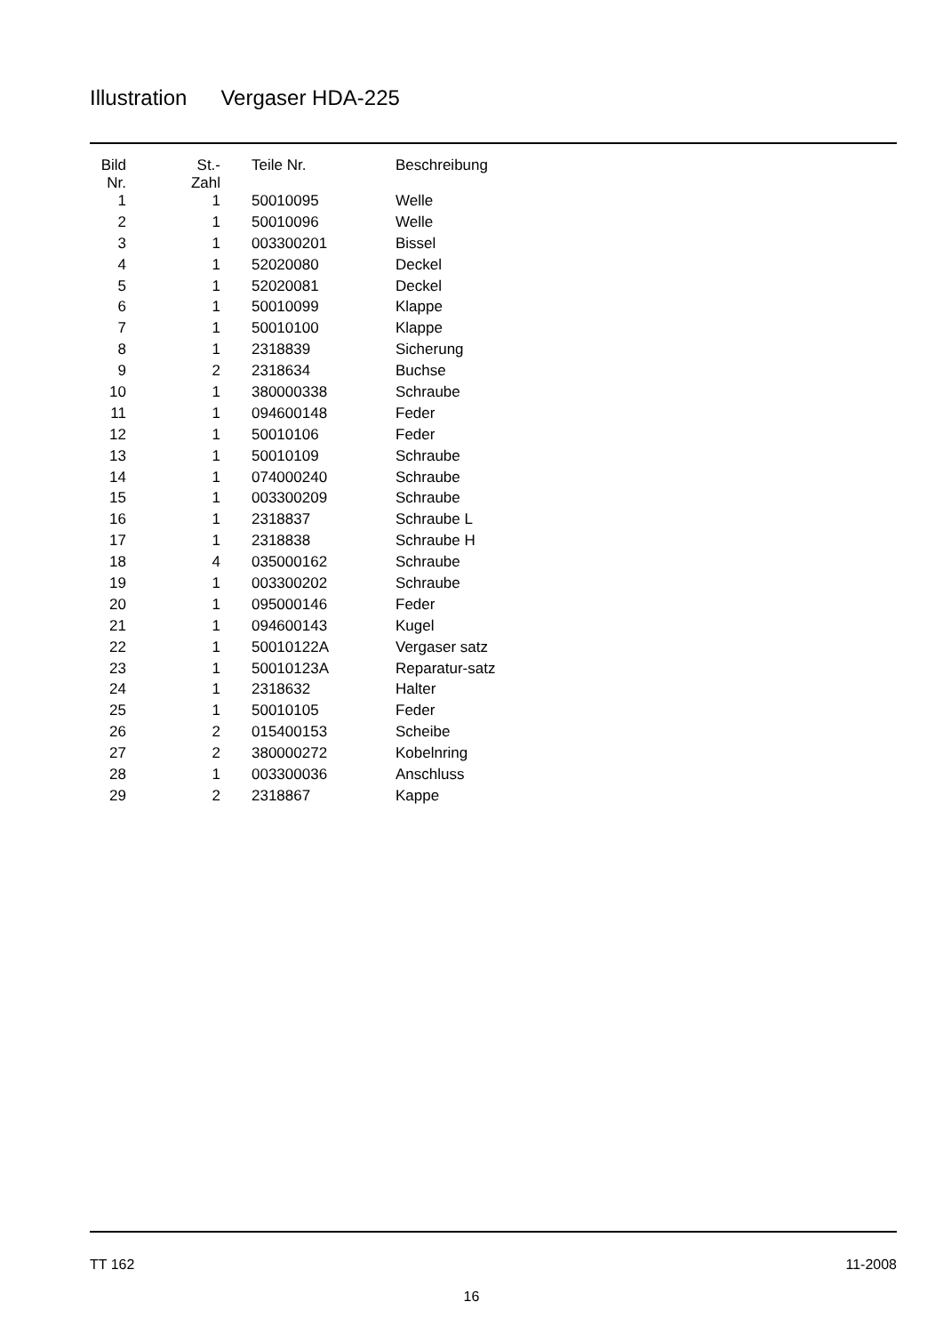Illustration Vergaser HDA-225
| Bild Nr. | St.- Zahl | Teile Nr. | Beschreibung |
| --- | --- | --- | --- |
| 1 | 1 | 50010095 | Welle |
| 2 | 1 | 50010096 | Welle |
| 3 | 1 | 003300201 | Bissel |
| 4 | 1 | 52020080 | Deckel |
| 5 | 1 | 52020081 | Deckel |
| 6 | 1 | 50010099 | Klappe |
| 7 | 1 | 50010100 | Klappe |
| 8 | 1 | 2318839 | Sicherung |
| 9 | 2 | 2318634 | Buchse |
| 10 | 1 | 380000338 | Schraube |
| 11 | 1 | 094600148 | Feder |
| 12 | 1 | 50010106 | Feder |
| 13 | 1 | 50010109 | Schraube |
| 14 | 1 | 074000240 | Schraube |
| 15 | 1 | 003300209 | Schraube |
| 16 | 1 | 2318837 | Schraube L |
| 17 | 1 | 2318838 | Schraube H |
| 18 | 4 | 035000162 | Schraube |
| 19 | 1 | 003300202 | Schraube |
| 20 | 1 | 095000146 | Feder |
| 21 | 1 | 094600143 | Kugel |
| 22 | 1 | 50010122A | Vergaser satz |
| 23 | 1 | 50010123A | Reparatur-satz |
| 24 | 1 | 2318632 | Halter |
| 25 | 1 | 50010105 | Feder |
| 26 | 2 | 015400153 | Scheibe |
| 27 | 2 | 380000272 | Kobelnring |
| 28 | 1 | 003300036 | Anschluss |
| 29 | 2 | 2318867 | Kappe |
TT 162 11-2008
16